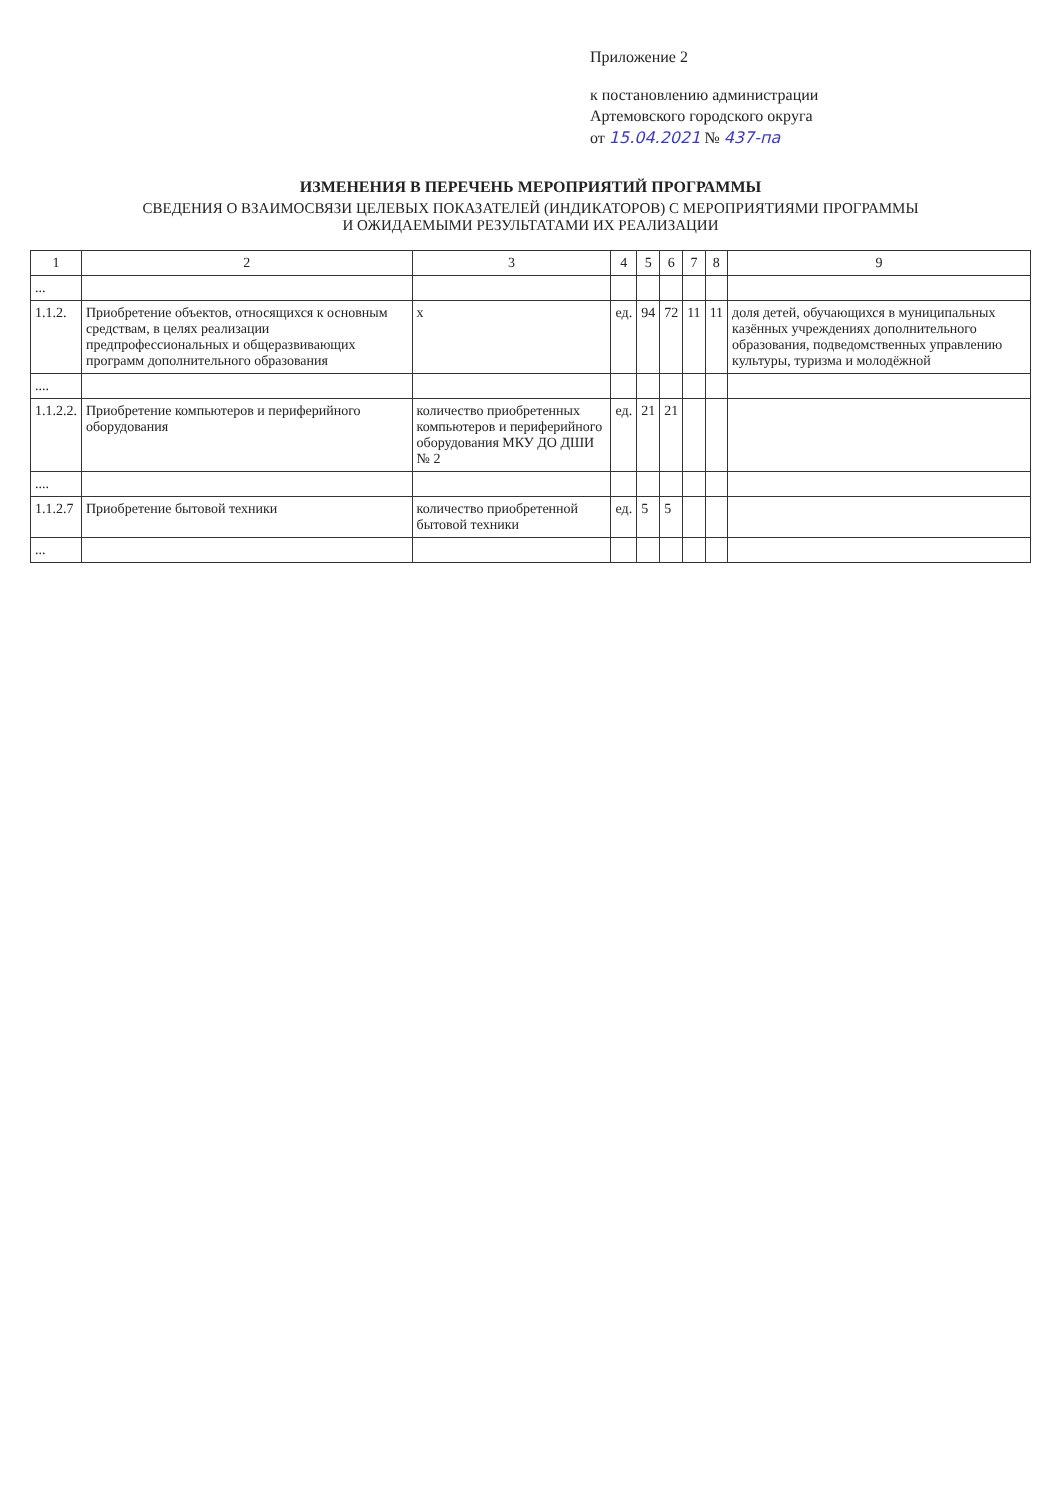Приложение 2
к постановлению администрации
Артемовского городского округа
от 15.04.2021 № 437-па
ИЗМЕНЕНИЯ В ПЕРЕЧЕНЬ МЕРОПРИЯТИЙ ПРОГРАММЫ
СВЕДЕНИЯ О ВЗАИМОСВЯЗИ ЦЕЛЕВЫХ ПОКАЗАТЕЛЕЙ (ИНДИКАТОРОВ) С МЕРОПРИЯТИЯМИ ПРОГРАММЫ
И ОЖИДАЕМЫМИ РЕЗУЛЬТАТАМИ ИХ РЕАЛИЗАЦИИ
| 1 | 2 | 3 | 4 | 5 | 6 | 7 | 8 | 9 |
| --- | --- | --- | --- | --- | --- | --- | --- | --- |
| ... | | | | | | | | |
| 1.1.2. | Приобретение объектов, относящихся к основным средствам, в целях реализации предпрофессиональных и общеразвивающих программ дополнительного образования | х | ед. | 94 | 72 | 11 | 11 | доля детей, обучающихся в муниципальных казённых учреждениях дополнительного образования, подведомственных управлению культуры, туризма и молодёжной |
| .... | | | | | | | | |
| 1.1.2.2. | Приобретение компьютеров и периферийного оборудования | количество приобретенных компьютеров и периферийного оборудования МКУ ДО ДШИ № 2 | ед. | 21 | 21 | | | |
| .... | | | | | | | | |
| 1.1.2.7 | Приобретение бытовой техники | количество приобретенной бытовой техники | ед. | 5 | 5 | | | |
| ... | | | | | | | | |